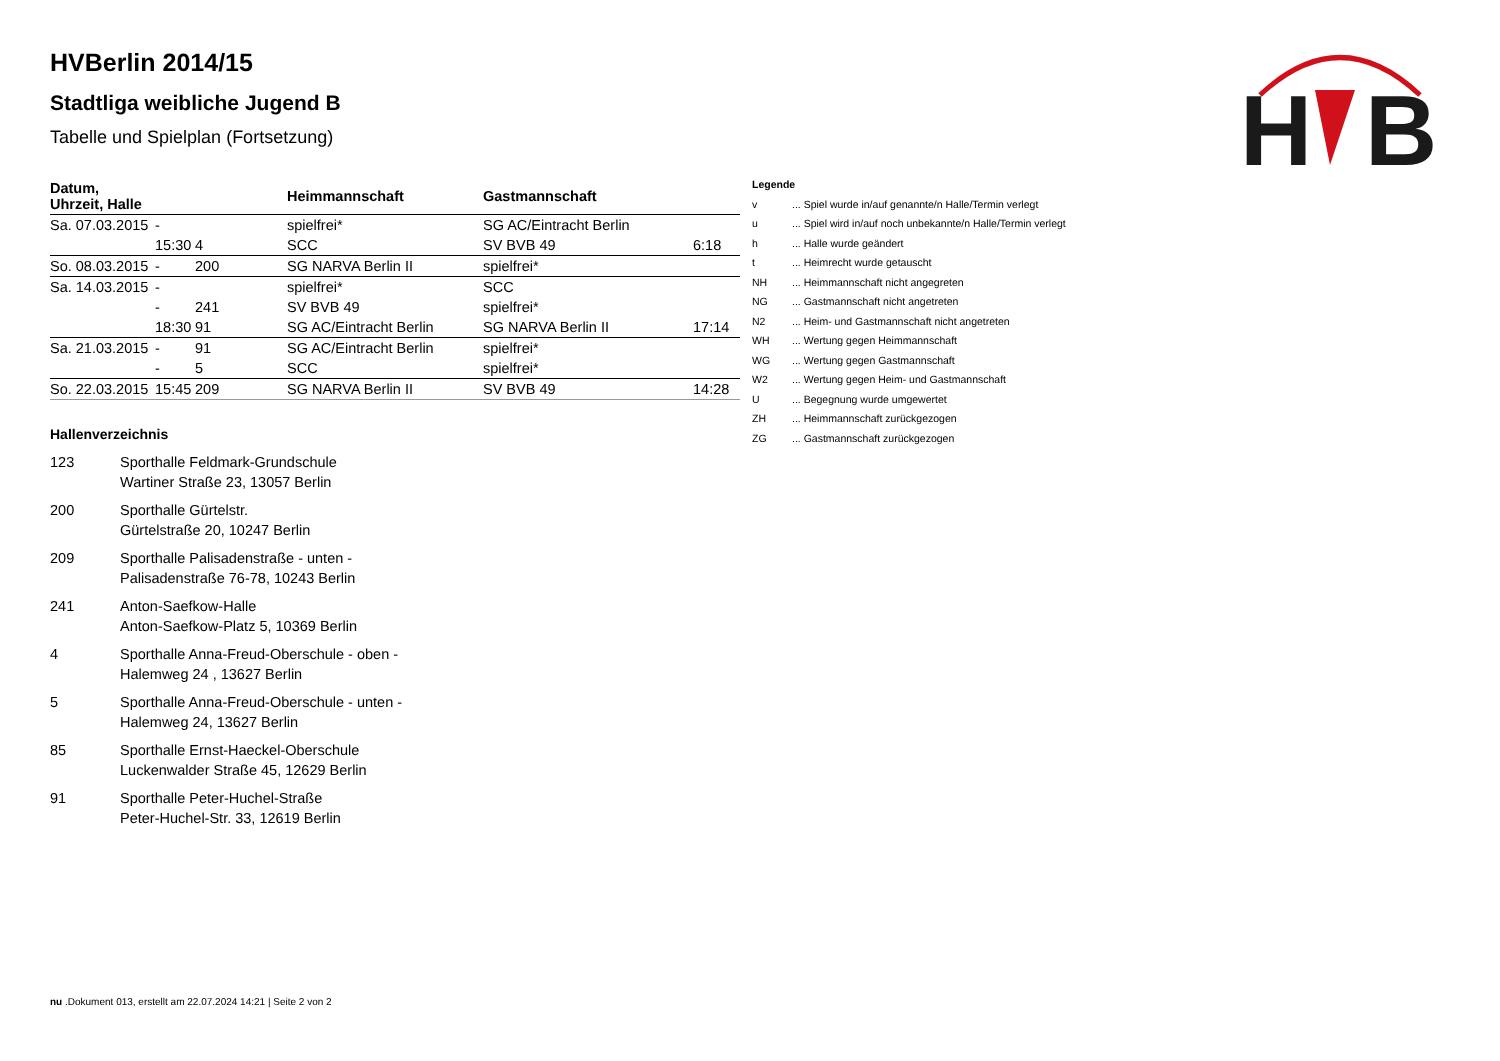H
B
HVBerlin 2014/15
Stadtliga weibliche Jugend B
Tabelle und Spielplan (Fortsetzung)
| Datum, Uhrzeit, Halle | | | Heimmannschaft | Gastmannschaft | |
| --- | --- | --- | --- | --- | --- |
| Sa. 07.03.2015 | - | | spielfrei* | SG AC/Eintracht Berlin | |
| | 15:30 | 4 | SCC | SV BVB 49 | 6:18 |
| So. 08.03.2015 | - | 200 | SG NARVA Berlin II | spielfrei* | |
| Sa. 14.03.2015 | - | | spielfrei* | SCC | |
| | - | 241 | SV BVB 49 | spielfrei* | |
| | 18:30 | 91 | SG AC/Eintracht Berlin | SG NARVA Berlin II | 17:14 |
| Sa. 21.03.2015 | - | 91 | SG AC/Eintracht Berlin | spielfrei* | |
| | - | 5 | SCC | spielfrei* | |
| So. 22.03.2015 | 15:45 | 209 | SG NARVA Berlin II | SV BVB 49 | 14:28 |
Hallenverzeichnis
123 Sporthalle Feldmark-Grundschule
Wartiner Straße 23, 13057 Berlin
200 Sporthalle Gürtelstr.
Gürtelstraße 20, 10247 Berlin
209 Sporthalle Palisadenstraße - unten -
Palisadenstraße 76-78, 10243 Berlin
241 Anton-Saefkow-Halle
Anton-Saefkow-Platz 5, 10369 Berlin
4 Sporthalle Anna-Freud-Oberschule - oben -
Halemweg 24 , 13627 Berlin
5 Sporthalle Anna-Freud-Oberschule - unten -
Halemweg 24, 13627 Berlin
85 Sporthalle Ernst-Haeckel-Oberschule
Luckenwalder Straße 45, 12629 Berlin
91 Sporthalle Peter-Huchel-Straße
Peter-Huchel-Str. 33, 12619 Berlin
| Legende | |
| v | ... Spiel wurde in/auf genannte/n Halle/Termin verlegt |
| u | ... Spiel wird in/auf noch unbekannte/n Halle/Termin verlegt |
| h | ... Halle wurde geändert |
| t | ... Heimrecht wurde getauscht |
| NH | ... Heimmannschaft nicht angegreten |
| NG | ... Gastmannschaft nicht angetreten |
| N2 | ... Heim- und Gastmannschaft nicht angetreten |
| WH | ... Wertung gegen Heimmannschaft |
| WG | ... Wertung gegen Gastmannschaft |
| W2 | ... Wertung gegen Heim- und Gastmannschaft |
| U | ... Begegnung wurde umgewertet |
| ZH | ... Heimmannschaft zurückgezogen |
| ZG | ... Gastmannschaft zurückgezogen |
nu .Dokument 013, erstellt am 22.07.2024 14:21 | Seite 2 von 2